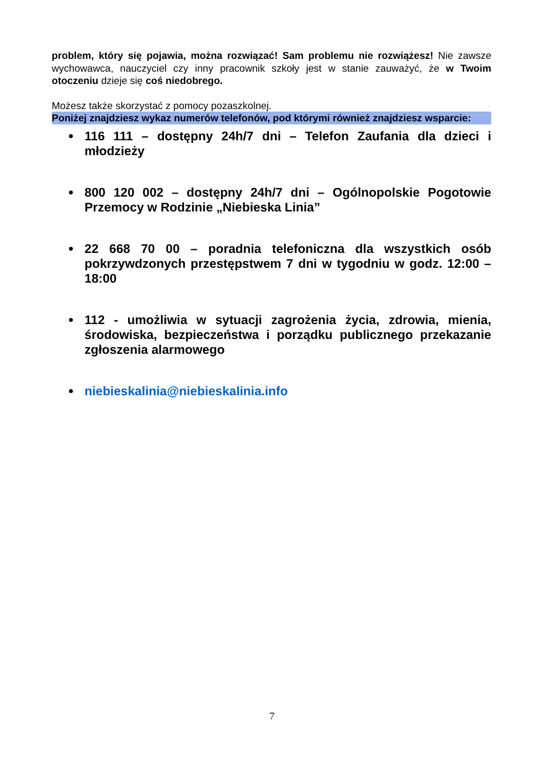problem, który się pojawia, można rozwiązać! Sam problemu nie rozwiążesz! Nie zawsze wychowawca, nauczyciel czy inny pracownik szkoły jest w stanie zauważyć, że w Twoim otoczeniu dzieje się coś niedobrego.
Możesz także skorzystać z pomocy pozaszkolnej.
Poniżej znajdziesz wykaz numerów telefonów, pod którymi również znajdziesz wsparcie:
● 116 111 – dostępny 24h/7 dni – Telefon Zaufania dla dzieci i młodzieży
● 800 120 002 – dostępny 24h/7 dni – Ogólnopolskie Pogotowie Przemocy w Rodzinie „Niebieska Linia”
● 22 668 70 00 – poradnia telefoniczna dla wszystkich osób pokrzywdzonych przestępstwem 7 dni w tygodniu w godz. 12:00 – 18:00
● 112 - umożliwia w sytuacji zagrożenia życia, zdrowia, mienia, środowiska, bezpieczeństwa i porządku publicznego przekazanie zgłoszenia alarmowego
● niebieskalinia@niebieskalinia.info
7